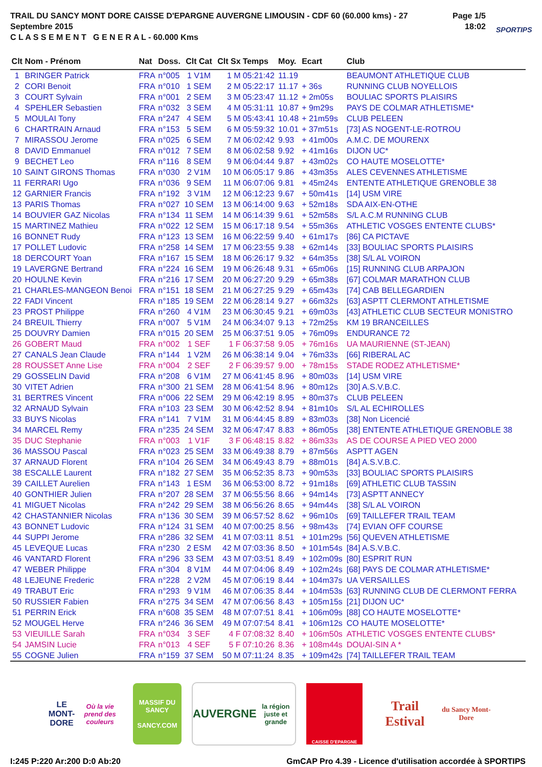TRAIL DU SANCY MONT DORE CAISSE D'EPARGNE AUVERGNE LIMOUSIN - CDF 60 (60.000 kms) - 27 Septembre 2015
C L A S S E M E N T G E N E R A L - 60.000 Kms
Page 1/5
18:02
SPORTIPS
| Clt | Nom - Prénom | Nat | Doss. | Clt Cat | Clt Sx | Temps | Moy. | Ecart | Club |
| --- | --- | --- | --- | --- | --- | --- | --- | --- | --- |
| 1 | BRINGER Patrick | FRA | n°005 | 1 V1M | 1 M | 05:21:42 | 11.19 | | BEAUMONT ATHLETIQUE CLUB |
| 2 | CORI Benoit | FRA | n°010 | 1 SEM | 2 M | 05:22:17 | 11.17 | + 36s | RUNNING CLUB NOYELLOIS |
| 3 | COURT Sylvain | FRA | n°001 | 2 SEM | 3 M | 05:23:47 | 11.12 | + 2m05s | BOULIAC SPORTS PLAISIRS |
| 4 | SPEHLER Sebastien | FRA | n°032 | 3 SEM | 4 M | 05:31:11 | 10.87 | + 9m29s | PAYS DE COLMAR ATHLETISME* |
| 5 | MOULAI Tony | FRA | n°247 | 4 SEM | 5 M | 05:43:41 | 10.48 | + 21m59s | CLUB PELEEN |
| 6 | CHARTRAIN Arnaud | FRA | n°153 | 5 SEM | 6 M | 05:59:32 | 10.01 | + 37m51s | [73] AS NOGENT-LE-ROTROU |
| 7 | MIRASSOU Jerome | FRA | n°025 | 6 SEM | 7 M | 06:02:42 | 9.93 | + 41m00s | A.M.C. DE MOURENX |
| 8 | DAVID Emmanuel | FRA | n°012 | 7 SEM | 8 M | 06:02:58 | 9.92 | + 41m16s | DIJON UC* |
| 9 | BECHET Leo | FRA | n°116 | 8 SEM | 9 M | 06:04:44 | 9.87 | + 43m02s | CO HAUTE MOSELOTTE* |
| 10 | SAINT GIRONS Thomas | FRA | n°030 | 2 V1M | 10 M | 06:05:17 | 9.86 | + 43m35s | ALES CEVENNES ATHLETISME |
| 11 | FERRARI Ugo | FRA | n°036 | 9 SEM | 11 M | 06:07:06 | 9.81 | + 45m24s | ENTENTE ATHLETIQUE GRENOBLE 38 |
| 12 | GARNIER Francis | FRA | n°192 | 3 V1M | 12 M | 06:12:23 | 9.67 | + 50m41s | [14] USM VIRE |
| 13 | PARIS Thomas | FRA | n°027 | 10 SEM | 13 M | 06:14:00 | 9.63 | + 52m18s | SDA AIX-EN-OTHE |
| 14 | BOUVIER GAZ Nicolas | FRA | n°134 | 11 SEM | 14 M | 06:14:39 | 9.61 | + 52m58s | S/L A.C.M RUNNING CLUB |
| 15 | MARTINEZ Mathieu | FRA | n°022 | 12 SEM | 15 M | 06:17:18 | 9.54 | + 55m36s | ATHLETIC VOSGES ENTENTE CLUBS* |
| 16 | BONNET Rudy | FRA | n°123 | 13 SEM | 16 M | 06:22:59 | 9.40 | + 61m17s | [86] CA PICTAVE |
| 17 | POLLET Ludovic | FRA | n°258 | 14 SEM | 17 M | 06:23:55 | 9.38 | + 62m14s | [33] BOULIAC SPORTS PLAISIRS |
| 18 | DERCOURT Yoan | FRA | n°167 | 15 SEM | 18 M | 06:26:17 | 9.32 | + 64m35s | [38] S/L AL VOIRON |
| 19 | LAVERGNE Bertrand | FRA | n°224 | 16 SEM | 19 M | 06:26:48 | 9.31 | + 65m06s | [15] RUNNING CLUB ARPAJON |
| 20 | HOULNE Kevin | FRA | n°216 | 17 SEM | 20 M | 06:27:20 | 9.29 | + 65m38s | [67] COLMAR MARATHON CLUB |
| 21 | CHARLES-MANGEON Benoi | FRA | n°151 | 18 SEM | 21 M | 06:27:25 | 9.29 | + 65m43s | [74] CAB BELLEGARDIEN |
| 22 | FADI Vincent | FRA | n°185 | 19 SEM | 22 M | 06:28:14 | 9.27 | + 66m32s | [63] ASPTT CLERMONT ATHLETISME |
| 23 | PROST Philippe | FRA | n°260 | 4 V1M | 23 M | 06:30:45 | 9.21 | + 69m03s | [43] ATHLETIC CLUB SECTEUR MONISTRO |
| 24 | BREUIL Thierry | FRA | n°007 | 5 V1M | 24 M | 06:34:07 | 9.13 | + 72m25s | KM 19 BRANCEILLES |
| 25 | DOUVRY Damien | FRA | n°015 | 20 SEM | 25 M | 06:37:51 | 9.05 | + 76m09s | ENDURANCE 72 |
| 26 | GOBERT Maud | FRA | n°002 | 1 SEF | 1 F | 06:37:58 | 9.05 | + 76m16s | UA MAURIENNE (ST-JEAN) |
| 27 | CANALS Jean Claude | FRA | n°144 | 1 V2M | 26 M | 06:38:14 | 9.04 | + 76m33s | [66] RIBERAL AC |
| 28 | ROUSSET Anne Lise | FRA | n°004 | 2 SEF | 2 F | 06:39:57 | 9.00 | + 78m15s | STADE RODEZ ATHLETISME* |
| 29 | GOSSELIN David | FRA | n°208 | 6 V1M | 27 M | 06:41:45 | 8.96 | + 80m03s | [14] USM VIRE |
| 30 | VITET Adrien | FRA | n°300 | 21 SEM | 28 M | 06:41:54 | 8.96 | + 80m12s | [30] A.S.V.B.C. |
| 31 | BERTRES Vincent | FRA | n°006 | 22 SEM | 29 M | 06:42:19 | 8.95 | + 80m37s | CLUB PELEEN |
| 32 | ARNAUD Sylvain | FRA | n°103 | 23 SEM | 30 M | 06:42:52 | 8.94 | + 81m10s | S/L AL ECHIROLLES |
| 33 | BUYS Nicolas | FRA | n°141 | 7 V1M | 31 M | 06:44:45 | 8.89 | + 83m03s | [38] Non Licencié |
| 34 | MARCEL Remy | FRA | n°235 | 24 SEM | 32 M | 06:47:47 | 8.83 | + 86m05s | [38] ENTENTE ATHLETIQUE GRENOBLE 38 |
| 35 | DUC Stephanie | FRA | n°003 | 1 V1F | 3 F | 06:48:15 | 8.82 | + 86m33s | AS DE COURSE A PIED VEO 2000 |
| 36 | MASSOU Pascal | FRA | n°023 | 25 SEM | 33 M | 06:49:38 | 8.79 | + 87m56s | ASPTT AGEN |
| 37 | ARNAUD Florent | FRA | n°104 | 26 SEM | 34 M | 06:49:43 | 8.79 | + 88m01s | [84] A.S.V.B.C. |
| 38 | ESCALLE Laurent | FRA | n°182 | 27 SEM | 35 M | 06:52:35 | 8.73 | + 90m53s | [33] BOULIAC SPORTS PLAISIRS |
| 39 | CAILLET Aurelien | FRA | n°143 | 1 ESM | 36 M | 06:53:00 | 8.72 | + 91m18s | [69] ATHLETIC CLUB TASSIN |
| 40 | GONTHIER Julien | FRA | n°207 | 28 SEM | 37 M | 06:55:56 | 8.66 | + 94m14s | [73] ASPTT ANNECY |
| 41 | MIGUET Nicolas | FRA | n°242 | 29 SEM | 38 M | 06:56:26 | 8.65 | + 94m44s | [38] S/L AL VOIRON |
| 42 | CHASTANNIER Nicolas | FRA | n°136 | 30 SEM | 39 M | 06:57:52 | 8.62 | + 96m10s | [69] TAILLEFER TRAIL TEAM |
| 43 | BONNET Ludovic | FRA | n°124 | 31 SEM | 40 M | 07:00:25 | 8.56 | + 98m43s | [74] EVIAN OFF COURSE |
| 44 | SUPPI Jerome | FRA | n°286 | 32 SEM | 41 M | 07:03:11 | 8.51 | + 101m29s | [56] QUEVEN ATHLETISME |
| 45 | LEVEQUE Lucas | FRA | n°230 | 2 ESM | 42 M | 07:03:36 | 8.50 | + 101m54s | [84] A.S.V.B.C. |
| 46 | VANTARD Florent | FRA | n°296 | 33 SEM | 43 M | 07:03:51 | 8.49 | + 102m09s | [80] ESPRIT RUN |
| 47 | WEBER Philippe | FRA | n°304 | 8 V1M | 44 M | 07:04:06 | 8.49 | + 102m24s | [68] PAYS DE COLMAR ATHLETISME* |
| 48 | LEJEUNE Frederic | FRA | n°228 | 2 V2M | 45 M | 07:06:19 | 8.44 | + 104m37s | UA VERSAILLES |
| 49 | TRABUT Eric | FRA | n°293 | 9 V1M | 46 M | 07:06:35 | 8.44 | + 104m53s | [63] RUNNING CLUB DE CLERMONT FERRA |
| 50 | RUSSIER Fabien | FRA | n°275 | 34 SEM | 47 M | 07:06:56 | 8.43 | + 105m15s | [21] DIJON UC* |
| 51 | PERRIN Erick | FRA | n°608 | 35 SEM | 48 M | 07:07:51 | 8.41 | + 106m09s | [88] CO HAUTE MOSELOTTE* |
| 52 | MOUGEL Herve | FRA | n°246 | 36 SEM | 49 M | 07:07:54 | 8.41 | + 106m12s | CO HAUTE MOSELOTTE* |
| 53 | VIEUILLE Sarah | FRA | n°034 | 3 SEF | 4 F | 07:08:32 | 8.40 | + 106m50s | ATHLETIC VOSGES ENTENTE CLUBS* |
| 54 | JAMSIN Lucie | FRA | n°013 | 4 SEF | 5 F | 07:10:26 | 8.36 | + 108m44s | DOUAI-SIN A * |
| 55 | COGNE Julien | FRA | n°159 | 37 SEM | 50 M | 07:11:24 | 8.35 | + 109m42s | [74] TAILLEFER TRAIL TEAM |
LE MONT-DORE
Où la vie prend des couleurs
MASSIF DU
SANCY
SANCY.COM
AUVERGNE
la région juste et grande
CAISSE D'EPARGNE
Trail Estival
du Sancy Mont-Dore
I:245 P:220 Ar:200 D:0 Ab:20 GmCAP Pro 4.39 - Licence d'utilisation accordée à SPORTIPS